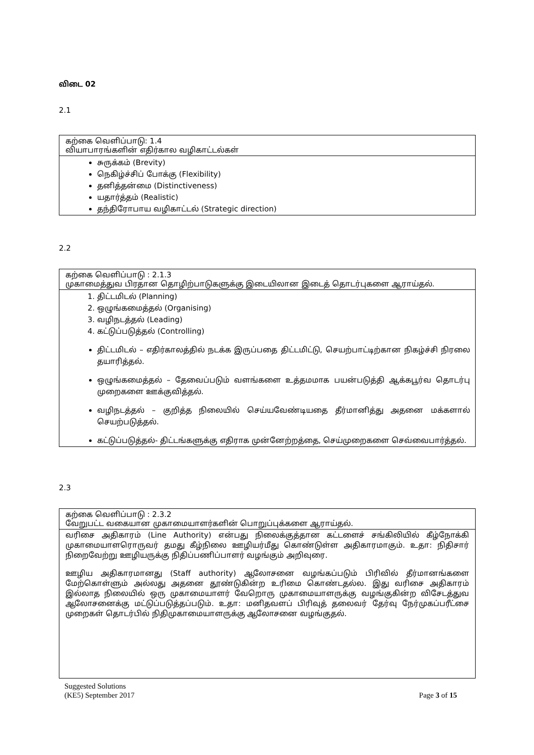விடை 02
2.1
கற்கை வெளிப்பாடு: 1.4
வியாபாரங்களின் எதிர்கால வழிகாட்டல்கள்
சுருக்கம் (Brevity)
நெகிழ்ச்சிப் போக்கு (Flexibility)
தனித்தன்மை (Distinctiveness)
யதார்த்தம் (Realistic)
தந்திரோபாய வழிகாட்டல் (Strategic direction)
2.2
கற்கை வெளிப்பாடு : 2.1.3
முகாமைத்துவ பிரதான தொழிற்பாடுகளுக்கு இடையிலான இடைத் தொடர்புகளை ஆராய்தல்.
1. திட்டமிடல் (Planning)
2. ஒழுங்கமைத்தல் (Organising)
3. வழிநடத்தல் (Leading)
4. கட்டுப்படுத்தல் (Controlling)
திட்டமிடல் – எதிர்காலத்தில் நடக்க இருப்பதை திட்டமிட்டு, செயற்பாட்டிற்கான நிகழ்ச்சி நிரலை தயாரித்தல்.
ஒழுங்கமைத்தல் – தேவைப்படும் வளங்களை உத்தமமாக பயன்படுத்தி ஆக்கபூர்வ தொடர்பு முறைகளை ஊக்குவித்தல்.
வழிநடத்தல் – குறித்த நிலையில் செய்யவேண்டியதை தீர்மானித்து அதனை மக்களால் செயற்படுத்தல்.
கட்டுப்படுத்தல்- திட்டங்களுக்கு எதிராக முன்னேற்றத்தை, செய்முறைகளை செவ்வைபார்த்தல்.
2.3
கற்கை வெளிப்பாடு : 2.3.2
வேறுபட்ட வகையான முகாமையாளர்களின் பொறுப்புக்களை ஆராய்தல்.
வரிசை அதிகாரம் (Line Authority) என்பது நிலைக்குத்தான கட்டளைச் சங்கிலியில் கீழ்நோக்கி முகாமையாளரொருவர் தமது கீழ்நிலை ஊழியர்மீது கொண்டுள்ள அதிகாரமாகும். உதா: நிதிசார் நிறைவேற்று ஊழியருக்கு நிதிப்பணிப்பாளர் வழங்கும் அறிவுரை.
ஊழிய அதிகாரமானது (Staff authority) ஆலோசனை வழங்கப்படும் பிரிவில் தீர்மானங்களை மேற்கொள்ளும் அல்லது அதனை தூண்டுகின்ற உரிமை கொண்டதல்ல. இது வரிசை அதிகாரம் இல்லாத நிலையில் ஒரு முகாமையாளர் வேறொரு முகாமையாளருக்கு வழங்குகின்ற விசேடத்துவ ஆலோசனைக்கு மட்டுப்படுத்தப்படும். உதா: மனிதவளப் பிரிவுத் தலைவர் தேர்வு நேர்முகப்பரீட்சை முறைகள் தொடர்பில் நிதிமுகாமையாளருக்கு ஆலோசனை வழங்குதல்.
Suggested Solutions
(KE5) September 2017 Page 3 of 15